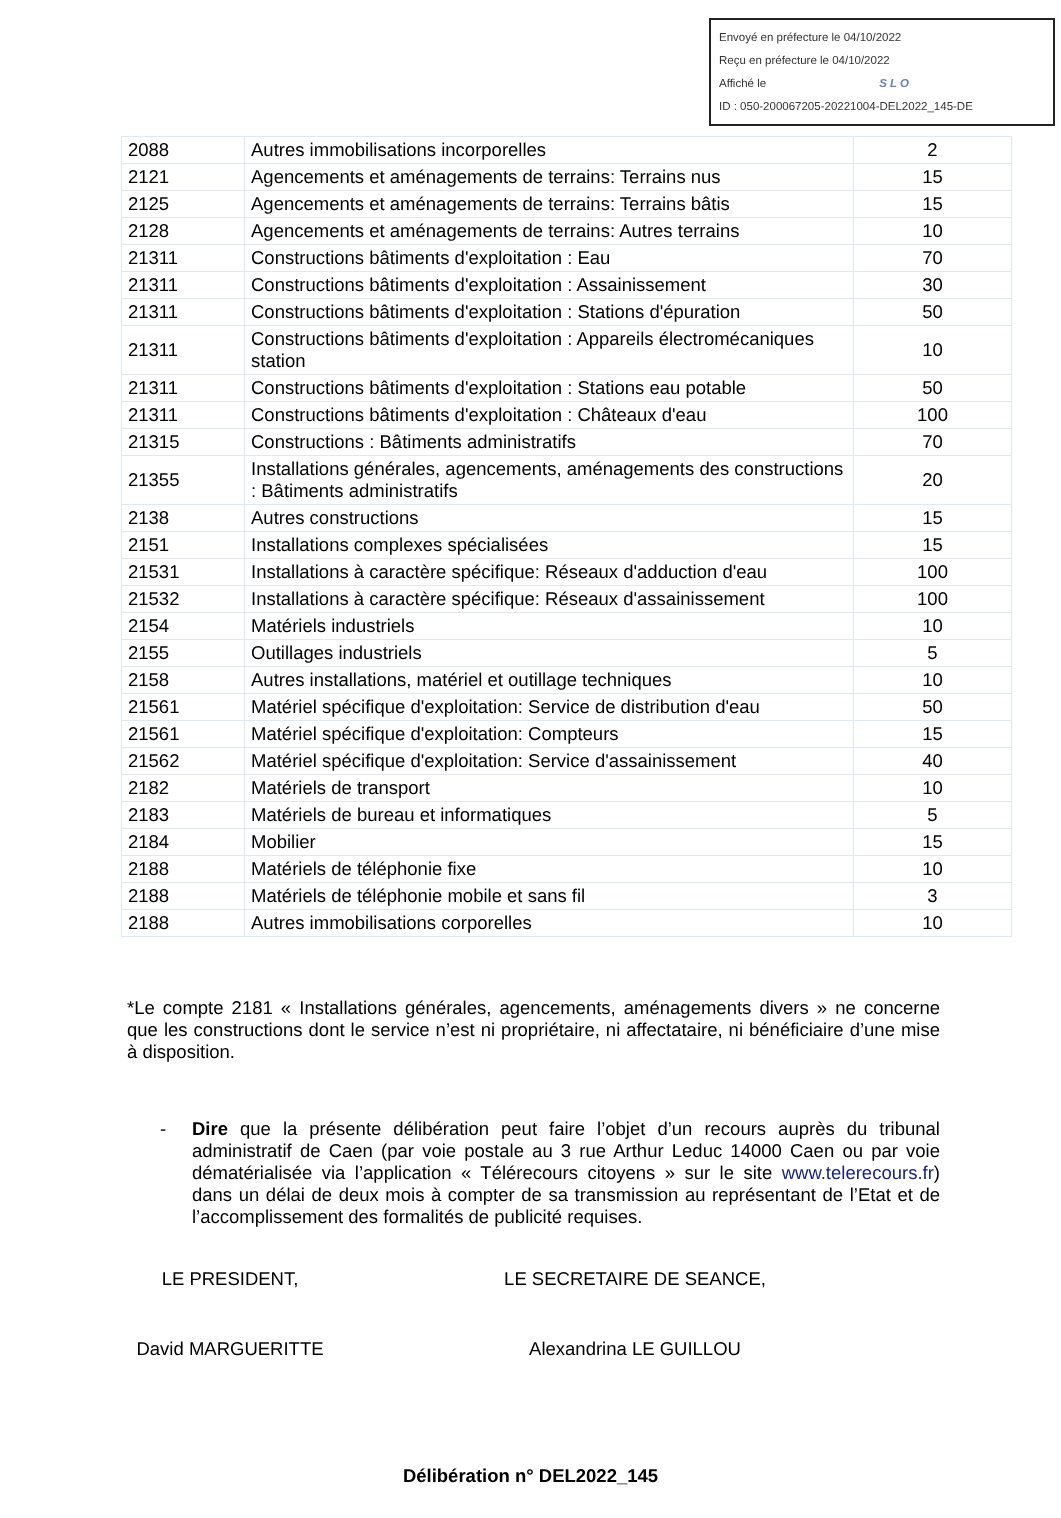Envoyé en préfecture le 04/10/2022
Reçu en préfecture le 04/10/2022
Affiché le SLO
ID : 050-200067205-20221004-DEL2022_145-DE
| 2088 | Autres immobilisations incorporelles | 2 |
| 2121 | Agencements et aménagements de terrains: Terrains nus | 15 |
| 2125 | Agencements et aménagements de terrains: Terrains bâtis | 15 |
| 2128 | Agencements et aménagements de terrains: Autres terrains | 10 |
| 21311 | Constructions bâtiments d'exploitation : Eau | 70 |
| 21311 | Constructions bâtiments d'exploitation : Assainissement | 30 |
| 21311 | Constructions bâtiments d'exploitation : Stations d'épuration | 50 |
| 21311 | Constructions bâtiments d'exploitation : Appareils électromécaniques station | 10 |
| 21311 | Constructions bâtiments d'exploitation : Stations eau potable | 50 |
| 21311 | Constructions bâtiments d'exploitation : Châteaux d'eau | 100 |
| 21315 | Constructions : Bâtiments administratifs | 70 |
| 21355 | Installations générales, agencements, aménagements des constructions : Bâtiments administratifs | 20 |
| 2138 | Autres constructions | 15 |
| 2151 | Installations complexes spécialisées | 15 |
| 21531 | Installations à caractère spécifique: Réseaux d'adduction d'eau | 100 |
| 21532 | Installations à caractère spécifique: Réseaux d'assainissement | 100 |
| 2154 | Matériels industriels | 10 |
| 2155 | Outillages industriels | 5 |
| 2158 | Autres installations, matériel et outillage techniques | 10 |
| 21561 | Matériel spécifique d'exploitation: Service de distribution d'eau | 50 |
| 21561 | Matériel spécifique d'exploitation: Compteurs | 15 |
| 21562 | Matériel spécifique d'exploitation: Service d'assainissement | 40 |
| 2182 | Matériels de transport | 10 |
| 2183 | Matériels de bureau et informatiques | 5 |
| 2184 | Mobilier | 15 |
| 2188 | Matériels de téléphonie fixe | 10 |
| 2188 | Matériels de téléphonie mobile et sans fil | 3 |
| 2188 | Autres immobilisations corporelles | 10 |
*Le compte 2181 « Installations générales, agencements, aménagements divers » ne concerne que les constructions dont le service n’est ni propriétaire, ni affectataire, ni bénéficiaire d’une mise à disposition.
- Dire que la présente délibération peut faire l’objet d’un recours auprès du tribunal administratif de Caen (par voie postale au 3 rue Arthur Leduc 14000 Caen ou par voie dématérialisée via l’application « Télérecours citoyens » sur le site www.telerecours.fr) dans un délai de deux mois à compter de sa transmission au représentant de l’Etat et de l’accomplissement des formalités de publicité requises.
LE PRESIDENT, LE SECRETAIRE DE SEANCE,
David MARGUERITTE Alexandrina LE GUILLOU
Délibération n° DEL2022_145